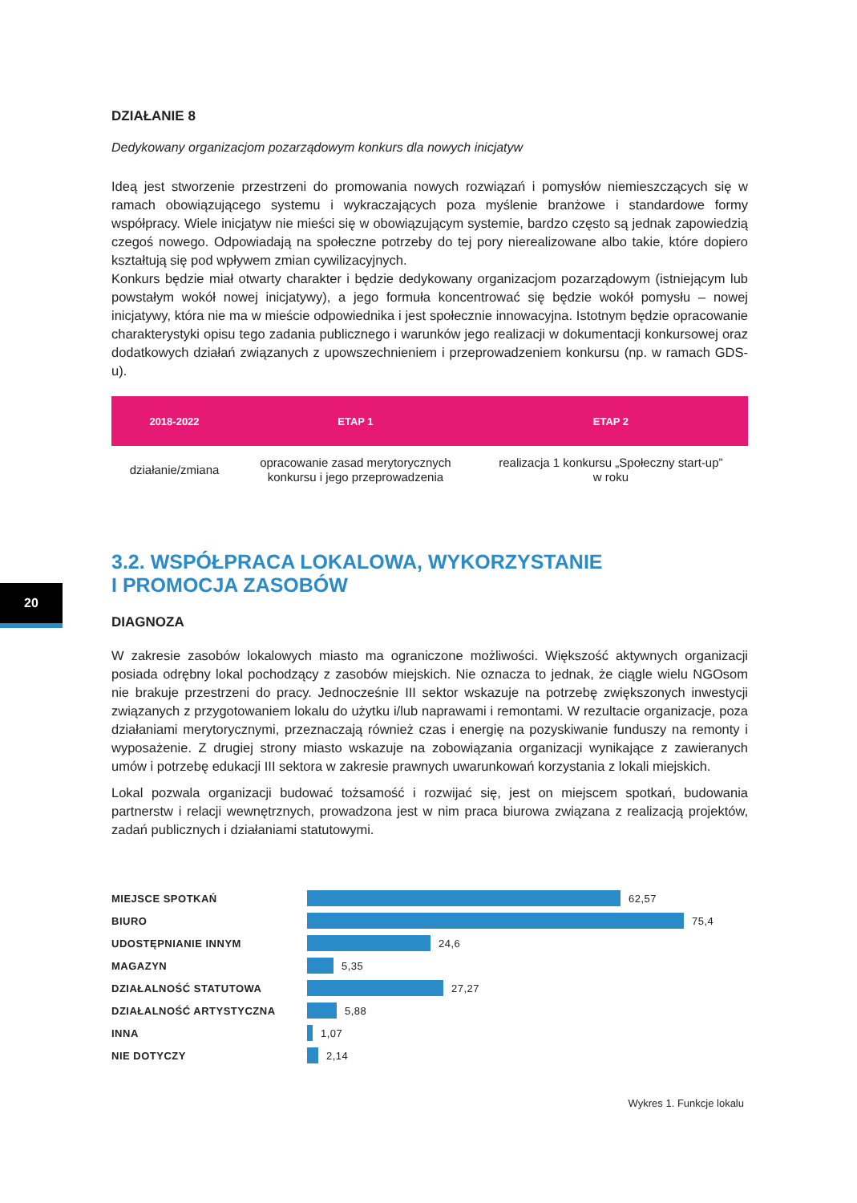20
DZIAŁANIE 8
Dedykowany organizacjom pozarządowym konkurs dla nowych inicjatyw
Ideą jest stworzenie przestrzeni do promowania nowych rozwiązań i pomysłów niemieszczących się w ramach obowiązującego systemu i wykraczających poza myślenie branżowe i standardowe formy współpracy. Wiele inicjatyw nie mieści się w obowiązującym systemie, bardzo często są jednak zapowiedzią czegoś nowego. Odpowiadają na społeczne potrzeby do tej pory nierealizowane albo takie, które dopiero kształtują się pod wpływem zmian cywilizacyjnych.
Konkurs będzie miał otwarty charakter i będzie dedykowany organizacjom pozarządowym (istniejącym lub powstałym wokół nowej inicjatywy), a jego formuła koncentrować się będzie wokół pomysłu – nowej inicjatywy, która nie ma w mieście odpowiednika i jest społecznie innowacyjna. Istotnym będzie opracowanie charakterystyki opisu tego zadania publicznego i warunków jego realizacji w dokumentacji konkursowej oraz dodatkowych działań związanych z upowszechnieniem i przeprowadzeniem konkursu (np. w ramach GDS-u).
| 2018-2022 | ETAP 1 | ETAP 2 |
| --- | --- | --- |
| działanie/zmiana | opracowanie zasad merytorycznych konkursu i jego przeprowadzenia | realizacja 1 konkursu „Społeczny start-up” w roku |
3.2. WSPÓŁPRACA LOKALOWA, WYKORZYSTANIE
I PROMOCJA ZASOBÓW
DIAGNOZA
W zakresie zasobów lokalowych miasto ma ograniczone możliwości. Większość aktywnych organizacji posiada odrębny lokal pochodzący z zasobów miejskich. Nie oznacza to jednak, że ciągle wielu NGOsom nie brakuje przestrzeni do pracy. Jednocześnie III sektor wskazuje na potrzebę zwiększonych inwestycji związanych z przygotowaniem lokalu do użytku i/lub naprawami i remontami. W rezultacie organizacje, poza działaniami merytorycznymi, przeznaczają również czas i energię na pozyskiwanie funduszy na remonty i wyposażenie. Z drugiej strony miasto wskazuje na zobowiązania organizacji wynikające z zawieranych umów i potrzebę edukacji III sektora w zakresie prawnych uwarunkowań korzystania z lokali miejskich.
Lokal pozwala organizacji budować tożsamość i rozwijać się, jest on miejscem spotkań, budowania partnerstw i relacji wewnętrznych, prowadzona jest w nim praca biurowa związana z realizacją projektów, zadań publicznych i działaniami statutowymi.
MIEJSCE SPOTKAŃ 62,57
BIURO 75,4
UDOSTĘPNIANIE INNYM 24,6
MAGAZYN 5,35
DZIAŁALNOŚĆ STATUTOWA 27,27
DZIAŁALNOŚĆ ARTYSTYCZNA 5,88
INNA 1,07
NIE DOTYCZY 2,14
Wykres 1. Funkcje lokalu